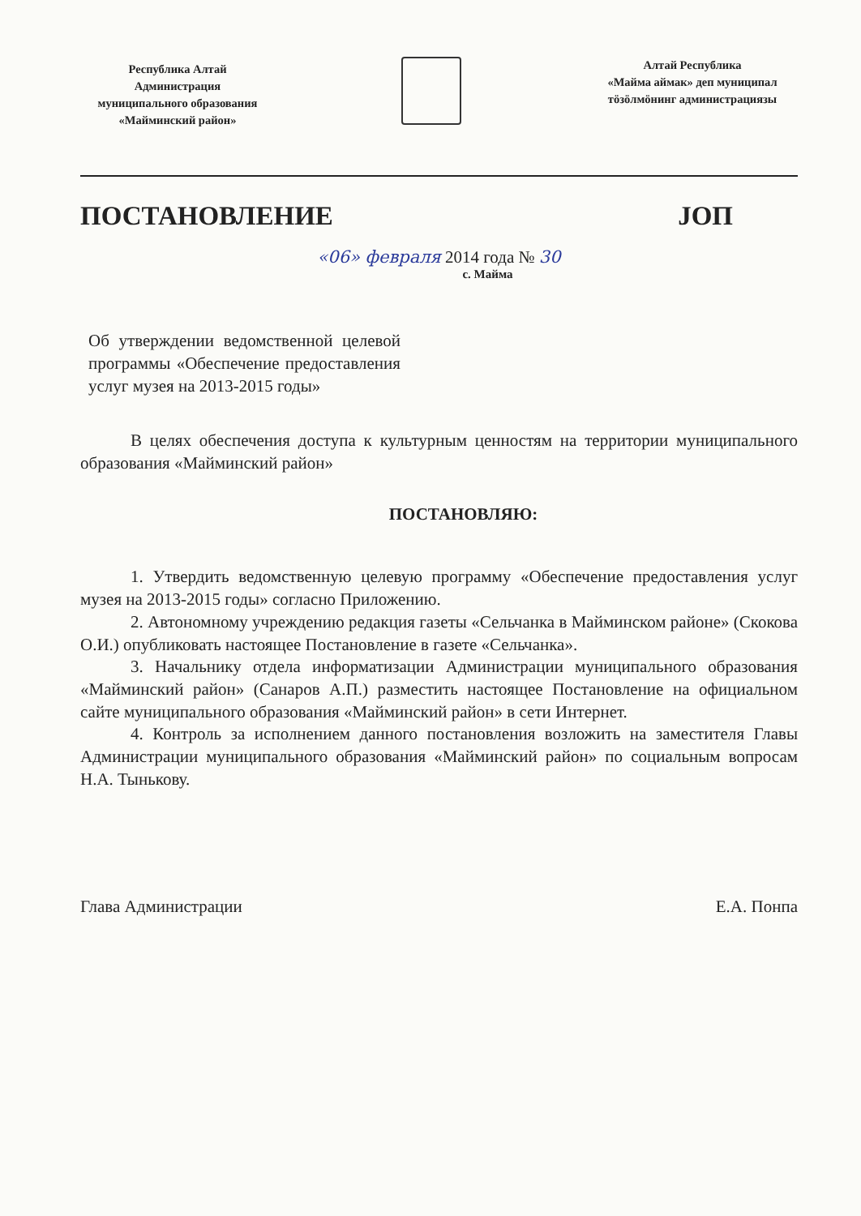Республика Алтай
Администрация
муниципального образования
«Майминский район»
Алтай Республика
«Майма аймак» деп муниципал
тӧзӧлмӧнинг администрациязы
ПОСТАНОВЛЕНИЕ ЈОП
«06» февраля 2014 года № 30
с. Майма
Об утверждении ведомственной целевой программы «Обеспечение предоставления услуг музея на 2013-2015 годы»
В целях обеспечения доступа к культурным ценностям на территории муниципального образования «Майминский район»
ПОСТАНОВЛЯЮ:
1. Утвердить ведомственную целевую программу «Обеспечение предоставления услуг музея на 2013-2015 годы» согласно Приложению.
2. Автономному учреждению редакция газеты «Сельчанка в Майминском районе» (Скокова О.И.) опубликовать настоящее Постановление в газете «Сельчанка».
3. Начальнику отдела информатизации Администрации муниципального образования «Майминский район» (Санаров А.П.) разместить настоящее Постановление на официальном сайте муниципального образования «Майминский район» в сети Интернет.
4. Контроль за исполнением данного постановления возложить на заместителя Главы Администрации муниципального образования «Майминский район» по социальным вопросам Н.А. Тынькову.
Глава Администрации Е.А. Понпа